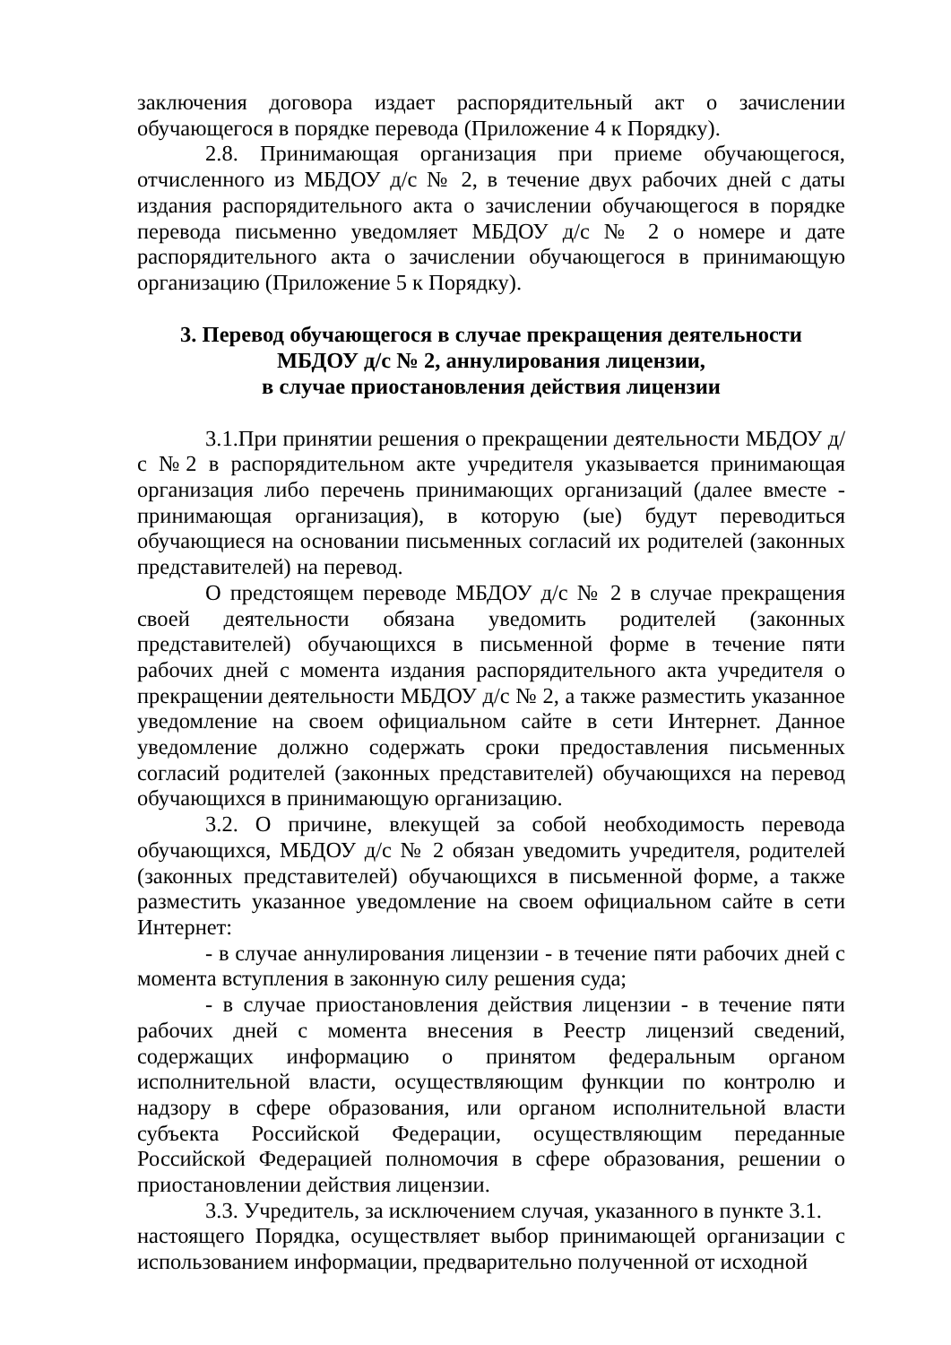заключения договора издает распорядительный акт о зачислении обучающегося в порядке перевода (Приложение 4 к Порядку).
2.8. Принимающая организация при приеме обучающегося, отчисленного из МБДОУ д/с № 2, в течение двух рабочих дней с даты издания распорядительного акта о зачислении обучающегося в порядке перевода письменно уведомляет МБДОУ д/с № 2 о номере и дате распорядительного акта о зачислении обучающегося в принимающую организацию (Приложение 5 к Порядку).
3. Перевод обучающегося в случае прекращения деятельности
МБДОУ д/с № 2, аннулирования лицензии,
в случае приостановления действия лицензии
3.1.При принятии решения о прекращении деятельности МБДОУ д/с №2 в распорядительном акте учредителя указывается принимающая организация либо перечень принимающих организаций (далее вместе - принимающая организация), в которую (ые) будут переводиться обучающиеся на основании письменных согласий их родителей (законных представителей) на перевод.
О предстоящем переводе МБДОУ д/с № 2 в случае прекращения своей деятельности обязана уведомить родителей (законных представителей) обучающихся в письменной форме в течение пяти рабочих дней с момента издания распорядительного акта учредителя о прекращении деятельности МБДОУ д/с № 2, а также разместить указанное уведомление на своем официальном сайте в сети Интернет. Данное уведомление должно содержать сроки предоставления письменных согласий родителей (законных представителей) обучающихся на перевод обучающихся в принимающую организацию.
3.2. О причине, влекущей за собой необходимость перевода обучающихся, МБДОУ д/с № 2 обязан уведомить учредителя, родителей (законных представителей) обучающихся в письменной форме, а также разместить указанное уведомление на своем официальном сайте в сети Интернет:
- в случае аннулирования лицензии - в течение пяти рабочих дней с момента вступления в законную силу решения суда;
- в случае приостановления действия лицензии - в течение пяти рабочих дней с момента внесения в Реестр лицензий сведений, содержащих информацию о принятом федеральным органом исполнительной власти, осуществляющим функции по контролю и надзору в сфере образования, или органом исполнительной власти субъекта Российской Федерации, осуществляющим переданные Российской Федерацией полномочия в сфере образования, решении о приостановлении действия лицензии.
3.3. Учредитель, за исключением случая, указанного в пункте 3.1.
настоящего Порядка, осуществляет выбор принимающей организации с использованием информации, предварительно полученной от исходной